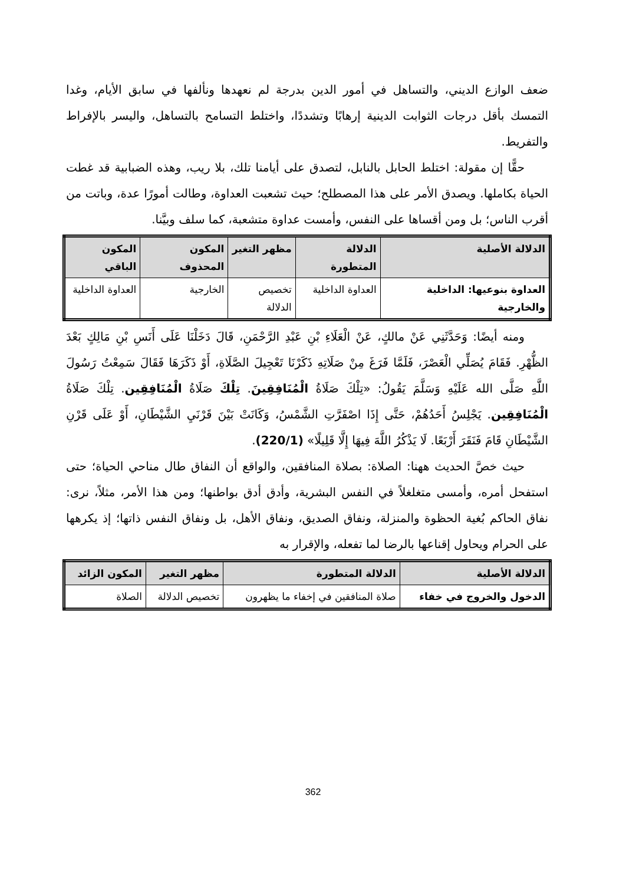ضعف الوازع الديني، والتساهل في أمور الدين بدرجة لم نعهدها ونألفها في سابق الأيام، وغدا التمسك بأقل درجات الثوابت الدينية إرهابًا وتشددًا، واختلط التسامح بالتساهل، واليسر بالإفراط والتفريط.
حقًّا إن مقولة: اختلط الحابل بالنابل، لتصدق على أيامنا تلك، بلا ريب، وهذه الضبابية قد غطت الحياة بكاملها. ويصدق الأمر على هذا المصطلح؛ حيث تشعبت العداوة، وطالت أمورًا عدة، وباتت من أقرب الناس؛ بل ومن أقساها على النفس، وأمست عداوة متشعبة، كما سلف وبيَّنا.
| الدلالة الأصلية | الدلالة المتطورة | مظهر التغير | المكون المحذوف | المكون الباقي |
| --- | --- | --- | --- | --- |
| العداوة بنوعيها: الداخلية والخارجية | العداوة الداخلية | تخصيص الدلالة | الخارجية | العداوة الداخلية |
ومنه أيضًا: وَحَدَّثَنِي عَنْ مالكٍ، عَنْ الْعَلَاءِ بْنِ عَبْدِ الرَّحْمَنِ، قَالَ دَخَلْنَا عَلَى أَنَسِ بْنِ مَالِكٍ بَعْدَ الظُّهْرِ. فَقَامَ يُصَلِّي الْعَصْرَ، فَلَمَّا فَرَغَ مِنْ صَلَاتِهِ ذَكَرْنَا تَعْجِيلَ الصَّلَاةِ، أَوْ ذَكَرَهَا فَقَالَ سَمِعْتُ رَسُولَ اللَّهِ صَلَّى الله عَلَيْهِ وَسَلَّمَ يَقُولُ: «تِلْكَ صَلَاةُ الْمُنَافِقِينَ. تِلْكَ صَلَاةُ الْمُنَافِقِين. تِلْكَ صَلَاةُ الْمُنَافِقِين. يَجْلِسُ أَحَدُهُمْ، حَتَّى إِذَا اصْفَرَّتِ الشَّمْسُ، وَكَانَتْ بَيْنَ قَرْنَيِ الشَّيْطَانِ، أَوْ عَلَى قَرْنِ الشَّيْطَانِ قَامَ فَنَقَرَ أَرْبَعًا. لَا يَذْكُرُ اللَّهَ فِيهَا إِلَّا قَلِيلًا» (220/1).
حيث خصَّ الحديث ههنا: الصلاة: بصلاة المنافقين، والواقع أن النفاق طال مناحي الحياة؛ حتى استفحل أمره، وأمسى متغلغلاً في النفس البشرية، وأدق أدق بواطنها؛ ومن هذا الأمر، مثلاً، نرى: نفاق الحاكم بُغية الحظوة والمنزلة، ونفاق الصديق، ونفاق الأهل، بل ونفاق النفس ذاتها؛ إذ يكرهها على الحرام ويحاول إقناعها بالرضا لما تفعله، والإقرار به
| الدلالة الأصلية | الدلالة المتطورة | مظهر التغير | المكون الزائد |
| --- | --- | --- | --- |
| الدخول والخروج في خفاء | صلاة المنافقين في إخفاء ما يظهرون | تخصيص الدلالة | الصلاة |
362